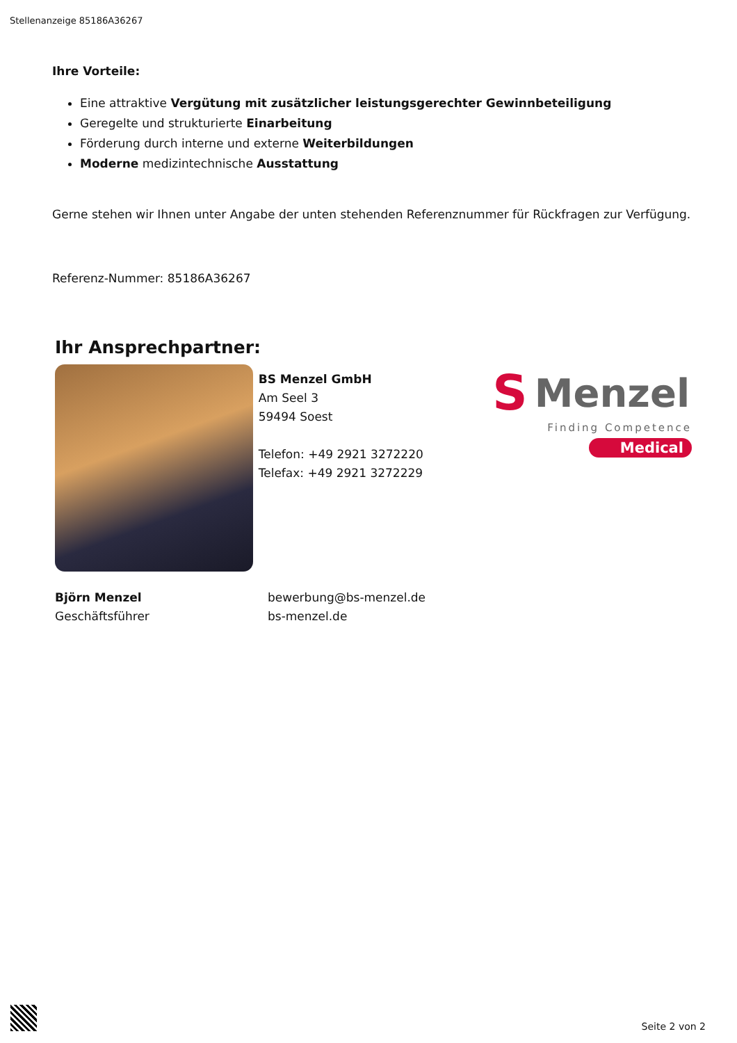Stellenanzeige 85186A36267
Ihre Vorteile:
Eine attraktive Vergütung mit zusätzlicher leistungsgerechter Gewinnbeteiligung
Geregelte und strukturierte Einarbeitung
Förderung durch interne und externe Weiterbildungen
Moderne medizintechnische Ausstattung
Gerne stehen wir Ihnen unter Angabe der unten stehenden Referenznummer für Rückfragen zur Verfügung.
Referenz-Nummer: 85186A36267
Ihr Ansprechpartner:
BS Menzel GmbH
Am Seel 3
59494 Soest
Telefon: +49 2921 3272220
Telefax: +49 2921 3272229
S Menzel
Finding Competence
Medical
Björn Menzel
Geschäftsführer
bewerbung@bs-menzel.de
bs-menzel.de
Seite 2 von 2